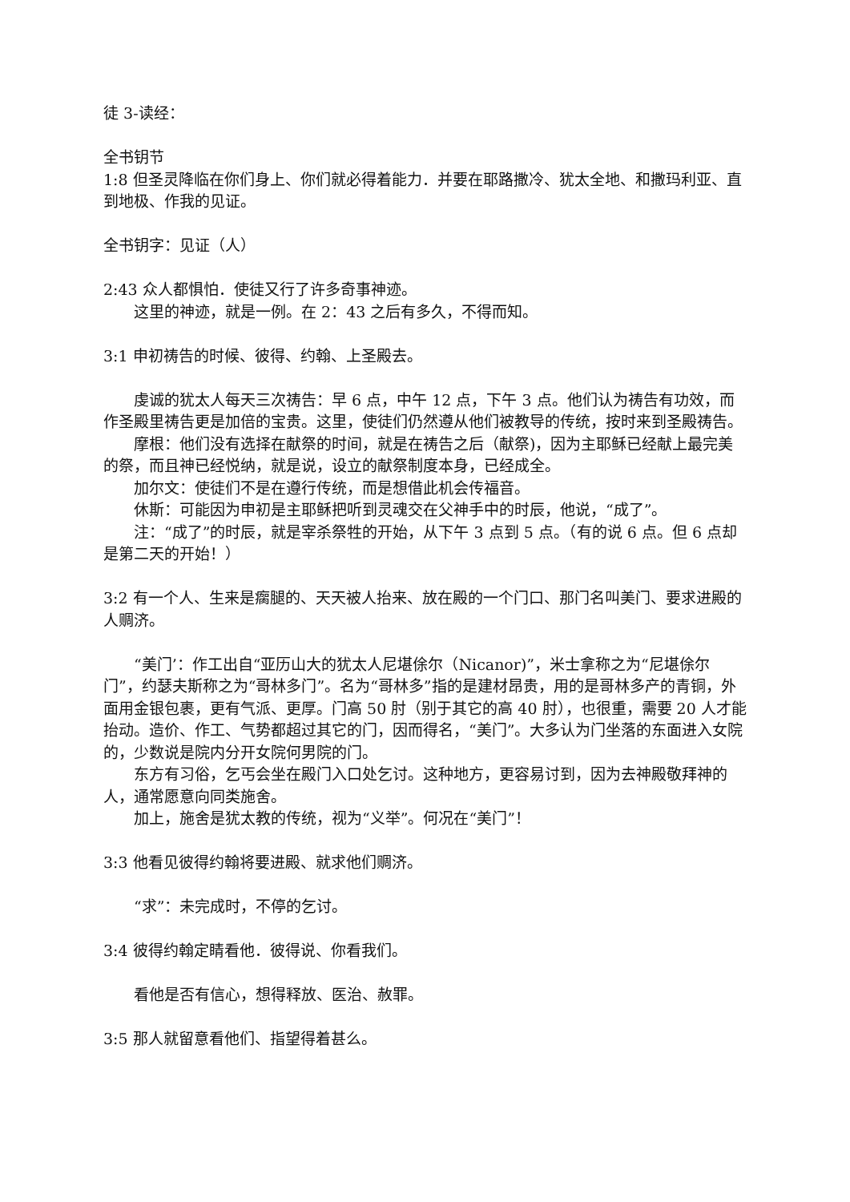徒 3-读经：
全书钥节
1:8 但圣灵降临在你们身上、你们就必得着能力．并要在耶路撒冷、犹太全地、和撒玛利亚、直到地极、作我的见证。
全书钥字：见证（人）
2:43 众人都惧怕．使徒又行了许多奇事神迹。
这里的神迹，就是一例。在 2：43 之后有多久，不得而知。
3:1 申初祷告的时候、彼得、约翰、上圣殿去。
虔诚的犹太人每天三次祷告：早 6 点，中午 12 点，下午 3 点。他们认为祷告有功效，而作圣殿里祷告更是加倍的宝贵。这里，使徒们仍然遵从他们被教导的传统，按时来到圣殿祷告。
摩根：他们没有选择在献祭的时间，就是在祷告之后（献祭)，因为主耶稣已经献上最完美的祭，而且神已经悦纳，就是说，设立的献祭制度本身，已经成全。
加尔文：使徒们不是在遵行传统，而是想借此机会传福音。
休斯：可能因为申初是主耶稣把听到灵魂交在父神手中的时辰，他说，“成了”。
注：“成了”的时辰，就是宰杀祭牲的开始，从下午 3 点到 5 点。（有的说 6 点。但 6 点却是第二天的开始！）
3:2 有一个人、生来是瘸腿的、天天被人抬来、放在殿的一个门口、那门名叫美门、要求进殿的人赒济。
“美门’：作工出自“亚历山大的犹太人尼堪俆尔（Nicanor)”，米士拿称之为“尼堪俆尔门”，约瑟夫斯称之为“哥林多门”。名为“哥林多”指的是建材昂贵，用的是哥林多产的青铜，外面用金银包裹，更有气派、更厚。门高 50 肘（别于其它的高 40 肘），也很重，需要 20 人才能抬动。造价、作工、气势都超过其它的门，因而得名，“美门”。大多认为门坐落的东面进入女院的，少数说是院内分开女院何男院的门。
东方有习俗，乞丐会坐在殿门入口处乞讨。这种地方，更容易讨到，因为去神殿敬拜神的人，通常愿意向同类施舍。
加上，施舍是犹太教的传统，视为“义举”。何况在“美门”！
3:3 他看见彼得约翰将要进殿、就求他们赒济。
“求”：未完成时，不停的乞讨。
3:4 彼得约翰定睛看他．彼得说、你看我们。
看他是否有信心，想得释放、医治、赦罪。
3:5 那人就留意看他们、指望得着甚么。